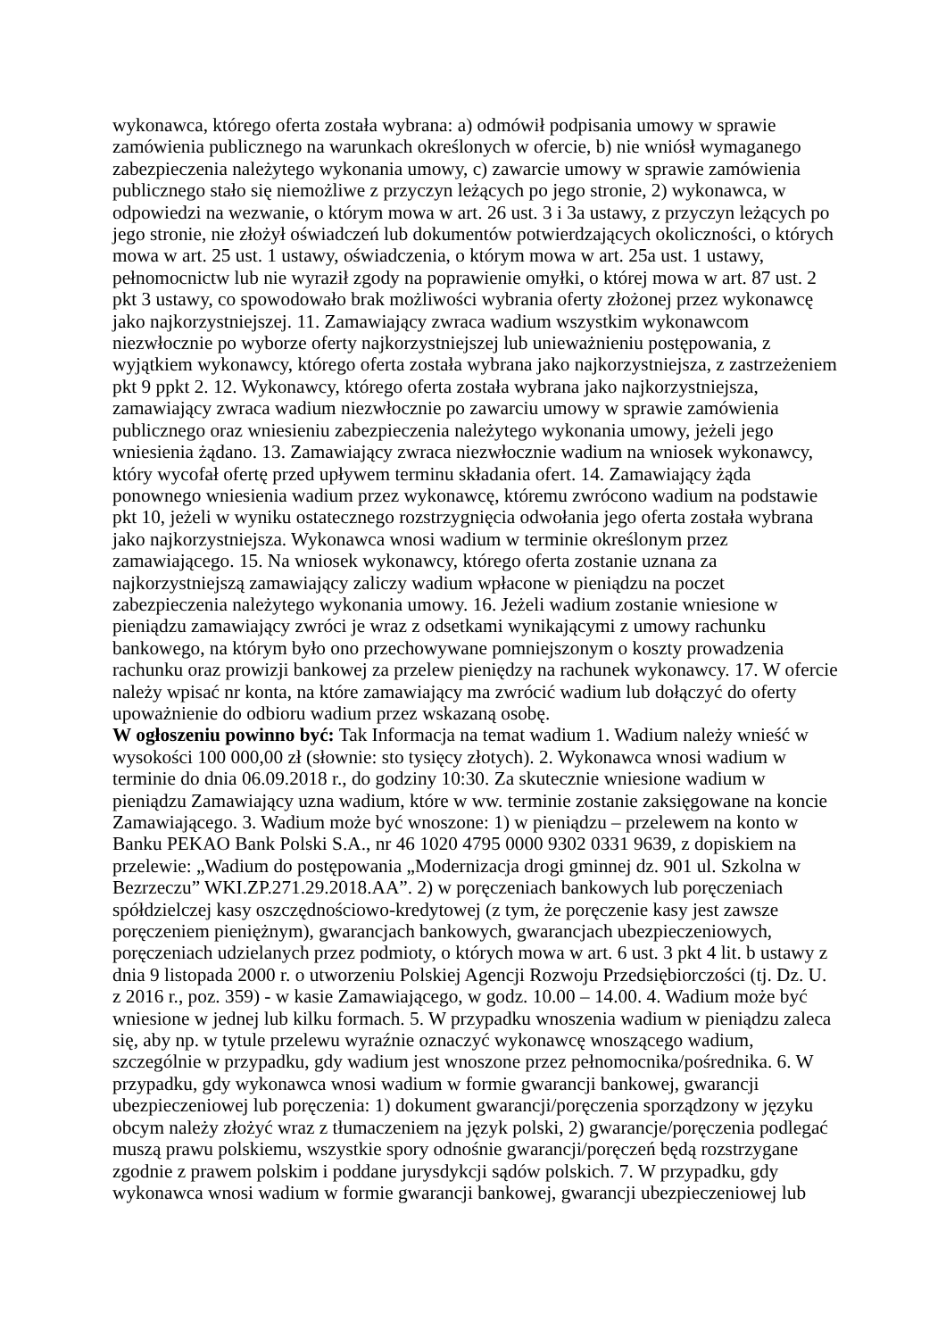wykonawca, którego oferta została wybrana: a) odmówił podpisania umowy w sprawie zamówienia publicznego na warunkach określonych w ofercie, b) nie wniósł wymaganego zabezpieczenia należytego wykonania umowy, c) zawarcie umowy w sprawie zamówienia publicznego stało się niemożliwe z przyczyn leżących po jego stronie, 2) wykonawca, w odpowiedzi na wezwanie, o którym mowa w art. 26 ust. 3 i 3a ustawy, z przyczyn leżących po jego stronie, nie złożył oświadczeń lub dokumentów potwierdzających okoliczności, o których mowa w art. 25 ust. 1 ustawy, oświadczenia, o którym mowa w art. 25a ust. 1 ustawy, pełnomocnictw lub nie wyraził zgody na poprawienie omyłki, o której mowa w art. 87 ust. 2 pkt 3 ustawy, co spowodowało brak możliwości wybrania oferty złożonej przez wykonawcę jako najkorzystniejszej. 11. Zamawiający zwraca wadium wszystkim wykonawcom niezwłocznie po wyborze oferty najkorzystniejszej lub unieważnieniu postępowania, z wyjątkiem wykonawcy, którego oferta została wybrana jako najkorzystniejsza, z zastrzeżeniem pkt 9 ppkt 2. 12. Wykonawcy, którego oferta została wybrana jako najkorzystniejsza, zamawiający zwraca wadium niezwłocznie po zawarciu umowy w sprawie zamówienia publicznego oraz wniesieniu zabezpieczenia należytego wykonania umowy, jeżeli jego wniesienia żądano. 13. Zamawiający zwraca niezwłocznie wadium na wniosek wykonawcy, który wycofał ofertę przed upływem terminu składania ofert. 14. Zamawiający żąda ponownego wniesienia wadium przez wykonawcę, któremu zwrócono wadium na podstawie pkt 10, jeżeli w wyniku ostatecznego rozstrzygnięcia odwołania jego oferta została wybrana jako najkorzystniejsza. Wykonawca wnosi wadium w terminie określonym przez zamawiającego. 15. Na wniosek wykonawcy, którego oferta zostanie uznana za najkorzystniejszą zamawiający zaliczy wadium wpłacone w pieniądzu na poczet zabezpieczenia należytego wykonania umowy. 16. Jeżeli wadium zostanie wniesione w pieniądzu zamawiający zwróci je wraz z odsetkami wynikającymi z umowy rachunku bankowego, na którym było ono przechowywane pomniejszonym o koszty prowadzenia rachunku oraz prowizji bankowej za przelew pieniędzy na rachunek wykonawcy. 17. W ofercie należy wpisać nr konta, na które zamawiający ma zwrócić wadium lub dołączyć do oferty upoważnienie do odbioru wadium przez wskazaną osobę.
W ogłoszeniu powinno być: Tak Informacja na temat wadium 1. Wadium należy wnieść w wysokości 100 000,00 zł (słownie: sto tysięcy złotych). 2. Wykonawca wnosi wadium w terminie do dnia 06.09.2018 r., do godziny 10:30. Za skutecznie wniesione wadium w pieniądzu Zamawiający uzna wadium, które w ww. terminie zostanie zaksięgowane na koncie Zamawiającego. 3. Wadium może być wnoszone: 1) w pieniądzu – przelewem na konto w Banku PEKAO Bank Polski S.A., nr 46 1020 4795 0000 9302 0331 9639, z dopiskiem na przelewie: „Wadium do postępowania „Modernizacja drogi gminnej dz. 901 ul. Szkolna w Bezrzeczu” WKI.ZP.271.29.2018.AA”. 2) w poręczeniach bankowych lub poręczeniach spółdzielczej kasy oszczędnościowo-kredytowej (z tym, że poręczenie kasy jest zawsze poręczeniem pieniężnym), gwarancjach bankowych, gwarancjach ubezpieczeniowych, poręczeniach udzielanych przez podmioty, o których mowa w art. 6 ust. 3 pkt 4 lit. b ustawy z dnia 9 listopada 2000 r. o utworzeniu Polskiej Agencji Rozwoju Przedsiębiorczości (tj. Dz. U. z 2016 r., poz. 359) - w kasie Zamawiającego, w godz. 10.00 – 14.00. 4. Wadium może być wniesione w jednej lub kilku formach. 5. W przypadku wnoszenia wadium w pieniądzu zaleca się, aby np. w tytule przelewu wyraźnie oznaczyć wykonawcę wnoszącego wadium, szczególnie w przypadku, gdy wadium jest wnoszone przez pełnomocnika/pośrednika. 6. W przypadku, gdy wykonawca wnosi wadium w formie gwarancji bankowej, gwarancji ubezpieczeniowej lub poręczenia: 1) dokument gwarancji/poręczenia sporządzony w języku obcym należy złożyć wraz z tłumaczeniem na język polski, 2) gwarancje/poręczenia podlegać muszą prawu polskiemu, wszystkie spory odnośnie gwarancji/poręczeń będą rozstrzygane zgodnie z prawem polskim i poddane jurysdykcji sądów polskich. 7. W przypadku, gdy wykonawca wnosi wadium w formie gwarancji bankowej, gwarancji ubezpieczeniowej lub